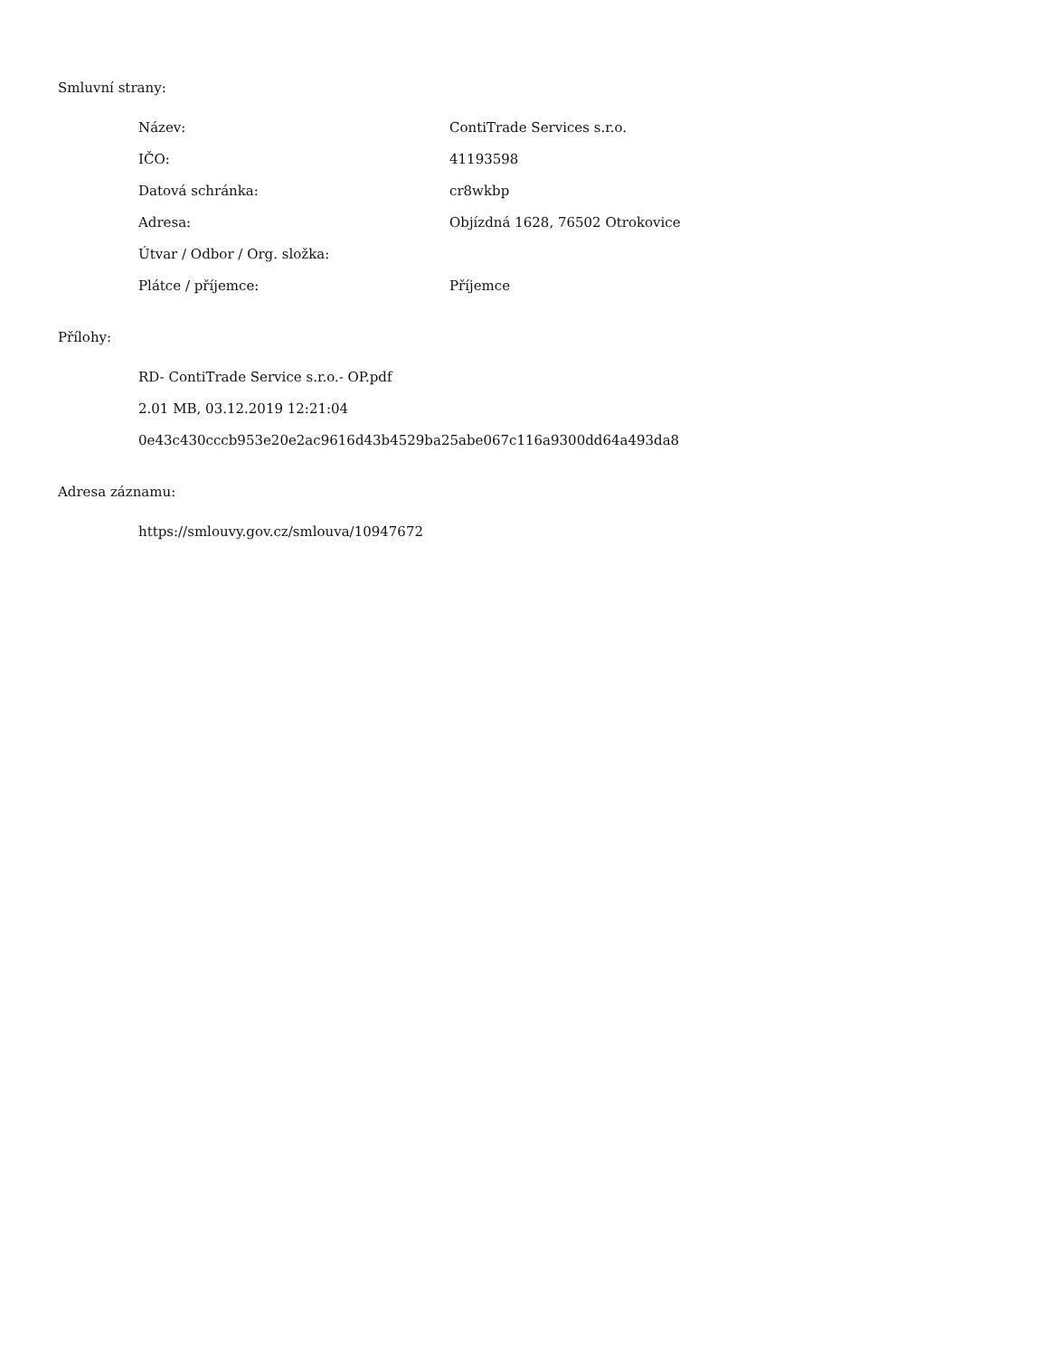Smluvní strany:
| Název: | ContiTrade Services s.r.o. |
| IČO: | 41193598 |
| Datová schránka: | cr8wkbp |
| Adresa: | Objízdná 1628, 76502 Otrokovice |
| Útvar / Odbor / Org. složka: | |
| Plátce / příjemce: | Příjemce |
Přílohy:
RD- ContiTrade Service s.r.o.- OP.pdf
2.01 MB, 03.12.2019 12:21:04
0e43c430cccb953e20e2ac9616d43b4529ba25abe067c116a9300dd64a493da8
Adresa záznamu:
https://smlouvy.gov.cz/smlouva/10947672